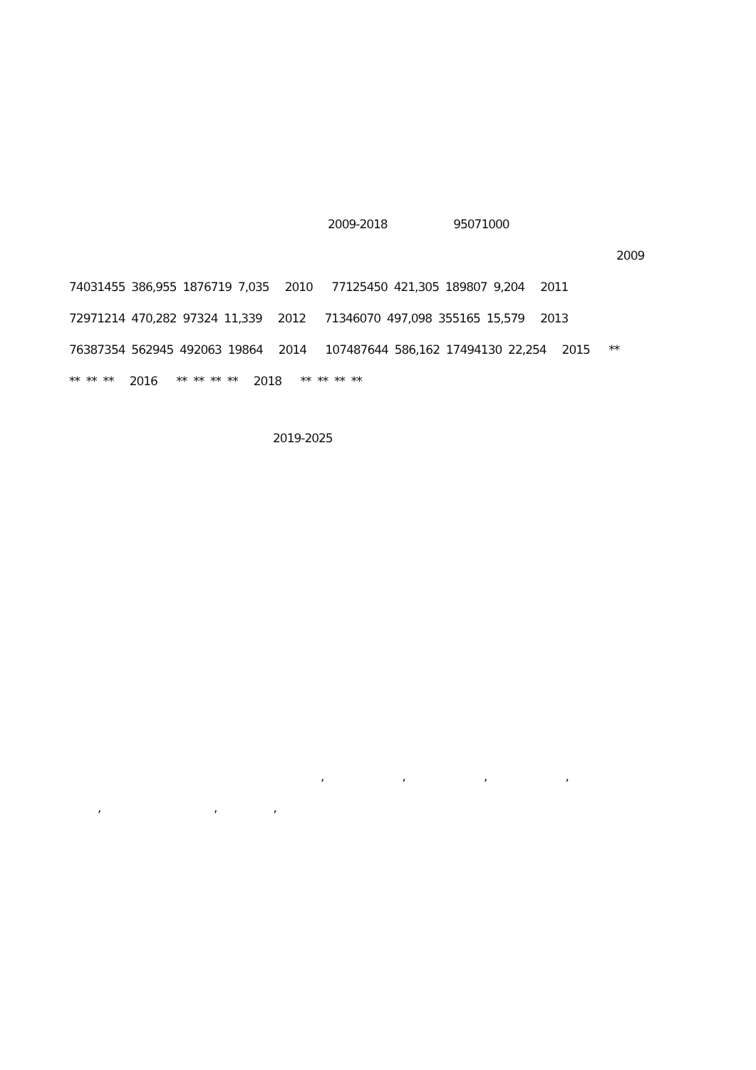2009-2018 95071000
2009
74031455 386,955 1876719 7,035 2010 77125450 421,305 189807 9,204 2011
72971214 470,282 97324 11,339 2012 71346070 497,098 355165 15,579 2013
76387354 562945 492063 19864 2014 107487644 586,162 17494130 22,254 2015 **
** ** ** 2016 ** ** ** ** 2018 ** ** ** **
2019-2025
, , , ,
, , ,